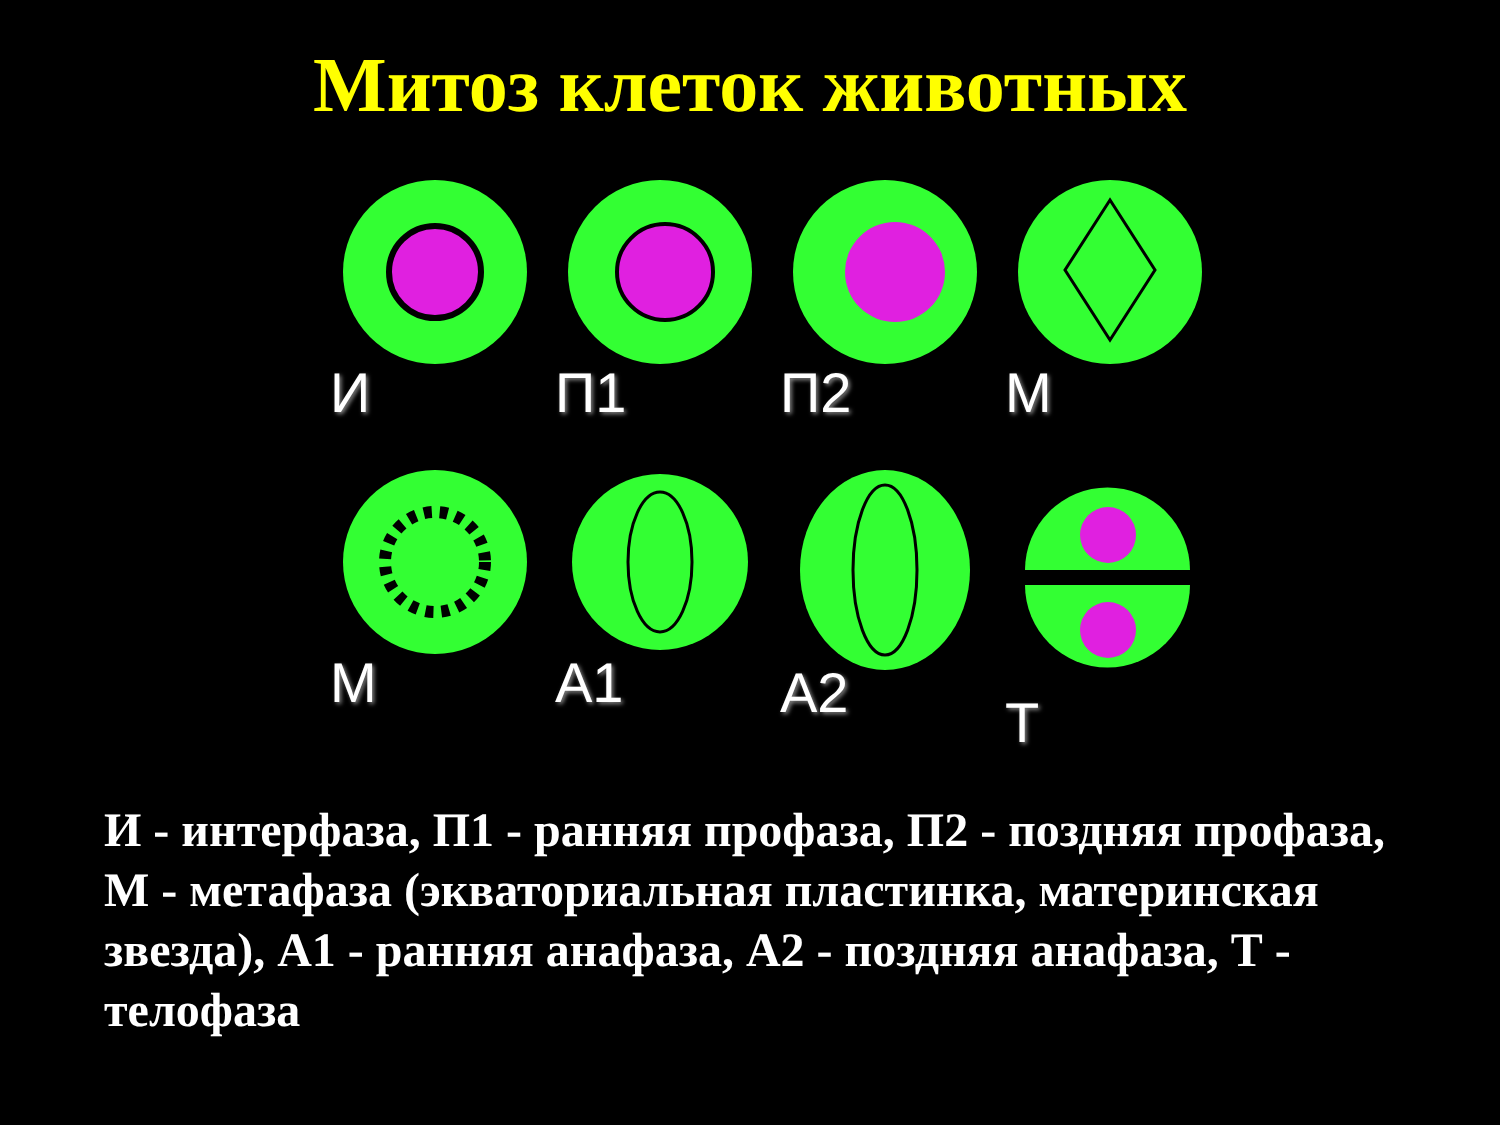Митоз клеток животных
И
П1
П2
М
М
А1
А2
Т
И - интерфаза, П1 - ранняя профаза, П2 - поздняя профаза, М - метафаза (экваториальная пластинка, материнская звезда), А1 - ранняя анафаза, А2 - поздняя анафаза, Т - телофаза